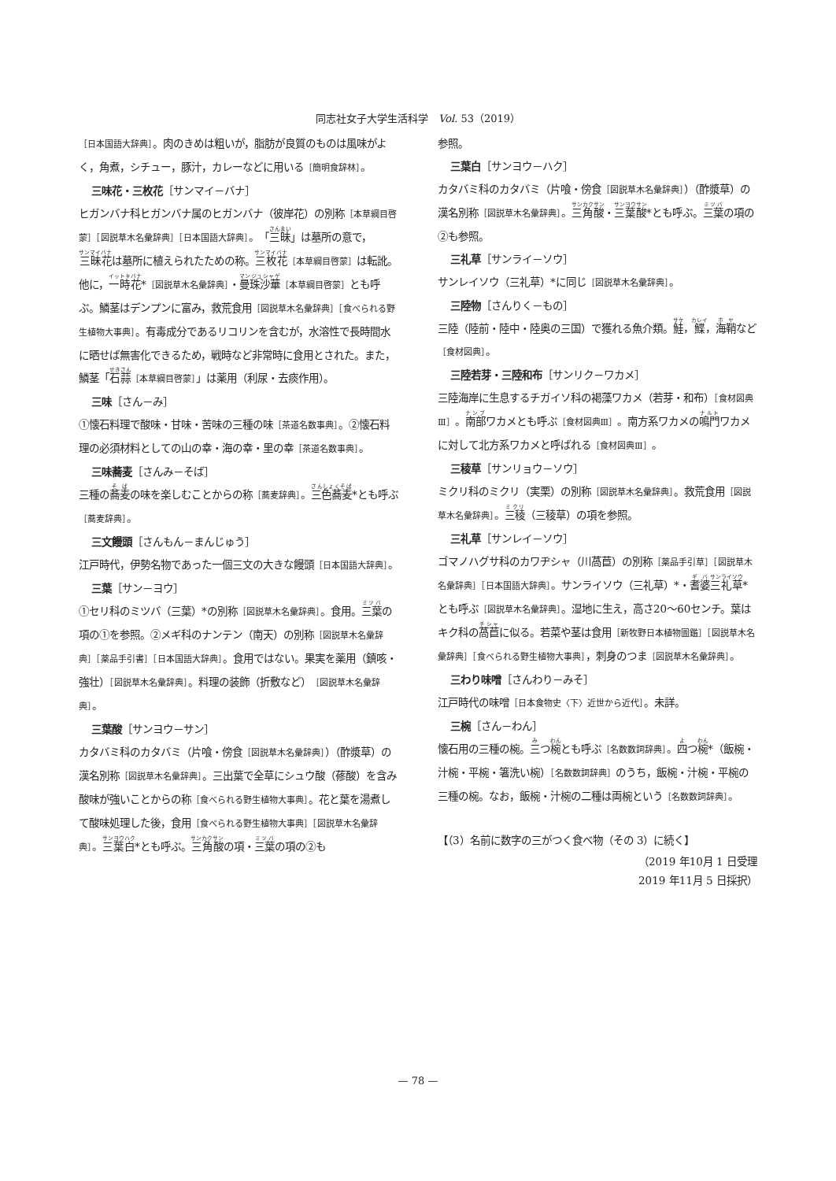同志社女子大学生活科学　Vol. 53（2019）
［日本国語大辞典］。肉のきめは粗いが，脂肪が良質のものは風味がよく，角煮，シチュー，豚汁，カレーなどに用いる［簡明食辞林］。
三味花・三枚花［サンマイ－バナ］
ヒガンバナ科ヒガンバナ属のヒガンバナ（彼岸花）の別称［本草綱目啓蒙］［図説草木名彙辞典］［日本国語大辞典］。「三昧」は墓所の意で，三昧花は墓所に植えられたための称。三枚花［本草綱目啓蒙］は転訛。他に，一時花*［図説草木名彙辞典］・曼珠沙華［本草綱目啓蒙］とも呼ぶ。鱗茎はデンプンに富み，救荒食用［図説草木名彙辞典］［食べられる野生植物大事典］。有毒成分であるリコリンを含むが，水溶性で長時間水に晒せば無害化できるため，戦時など非常時に食用とされた。また，鱗茎「石蒜［本草綱目啓蒙］」は薬用（利尿・去痰作用）。
三味［さん－み］
①懐石料理で酸味・甘味・苦味の三種の味［茶道名数事典］。②懐石料理の必須材料としての山の幸・海の幸・里の幸［茶道名数事典］。
三味蕎麦［さんみ－そば］
三種の蕎麦の味を楽しむことからの称［蕎麦辞典］。三色蕎麦*とも呼ぶ［蕎麦辞典］。
三文饅頭［さんもん－まんじゅう］
江戸時代，伊勢名物であった一個三文の大きな饅頭［日本国語大辞典］。
三葉［サン－ヨウ］
①セリ科のミツバ（三葉）*の別称［図説草木名彙辞典］。食用。三葉の項の①を参照。②メギ科のナンテン（南天）の別称［図説草木名彙辞典］［薬品手引書］［日本国語大辞典］。食用ではない。果実を薬用（鎮咳・強壮）［図説草木名彙辞典］。料理の装飾（折敷など）［図説草木名彙辞典］。
三葉酸［サンヨウ－サン］
カタバミ科のカタバミ（片喰・傍食［図説草木名彙辞典］）（酢漿草）の漢名別称［図説草木名彙辞典］。三出葉で全草にシュウ酸（蓚酸）を含み酸味が強いことからの称［食べられる野生植物大事典］。花と葉を湯煮して酸味処理した後，食用［食べられる野生植物大事典］［図説草木名彙辞典］。三葉白*とも呼ぶ。三角酸の項・三葉の項の②も
参照。
三葉白［サンヨウ－ハク］
カタバミ科のカタバミ（片喰・傍食［図説草木名彙辞典］）（酢漿草）の漢名別称［図説草木名彙辞典］。三角酸・三葉酸*とも呼ぶ。三葉の項の②も参照。
三礼草［サンライ－ソウ］
サンレイソウ（三礼草）*に同じ［図説草木名彙辞典］。
三陸物［さんりく－もの］
三陸（陸前・陸中・陸奥の三国）で獲れる魚介類。鮭，鰈，海鞘など［食材図典］。
三陸若芽・三陸和布［サンリク－ワカメ］
三陸海岸に生息するチガイソ科の褐藻ワカメ（若芽・和布）［食材図典Ⅲ］。南部ワカメとも呼ぶ［食材図典Ⅲ］。南方系ワカメの鳴門ワカメに対して北方系ワカメと呼ばれる［食材図典Ⅲ］。
三稜草［サンリョウ－ソウ］
ミクリ科のミクリ（実栗）の別称［図説草木名彙辞典］。救荒食用［図説草木名彙辞典］。三稜（三稜草）の項を参照。
三礼草［サンレイ－ソウ］
ゴマノハグサ科のカワヂシャ（川萵苣）の別称［薬品手引草］［図説草木名彙辞典］［日本国語大辞典］。サンライソウ（三礼草）*・耆婆三礼草*とも呼ぶ［図説草木名彙辞典］。湿地に生え，高さ20～60センチ。葉はキク科の萵苣に似る。若菜や茎は食用［新牧野日本植物圖鑑］［図説草木名彙辞典］［食べられる野生植物大事典］，刺身のつま［図説草木名彙辞典］。
三わり味噌［さんわり－みそ］
江戸時代の味噌［日本食物史〈下〉近世から近代］。未詳。
三椀［さん－わん］
懐石用の三種の椀。三つ椀とも呼ぶ［名数数詞辞典］。四つ椀*（飯椀・汁椀・平椀・箸洗い椀）［名数数詞辞典］のうち，飯椀・汁椀・平椀の三種の椀。なお，飯椀・汁椀の二種は両椀という［名数数詞辞典］。
【（3）名前に数字の三がつく食べ物（その 3）に続く】
（2019 年10月 1 日受理
2019 年11月 5 日採択）
— 78 —